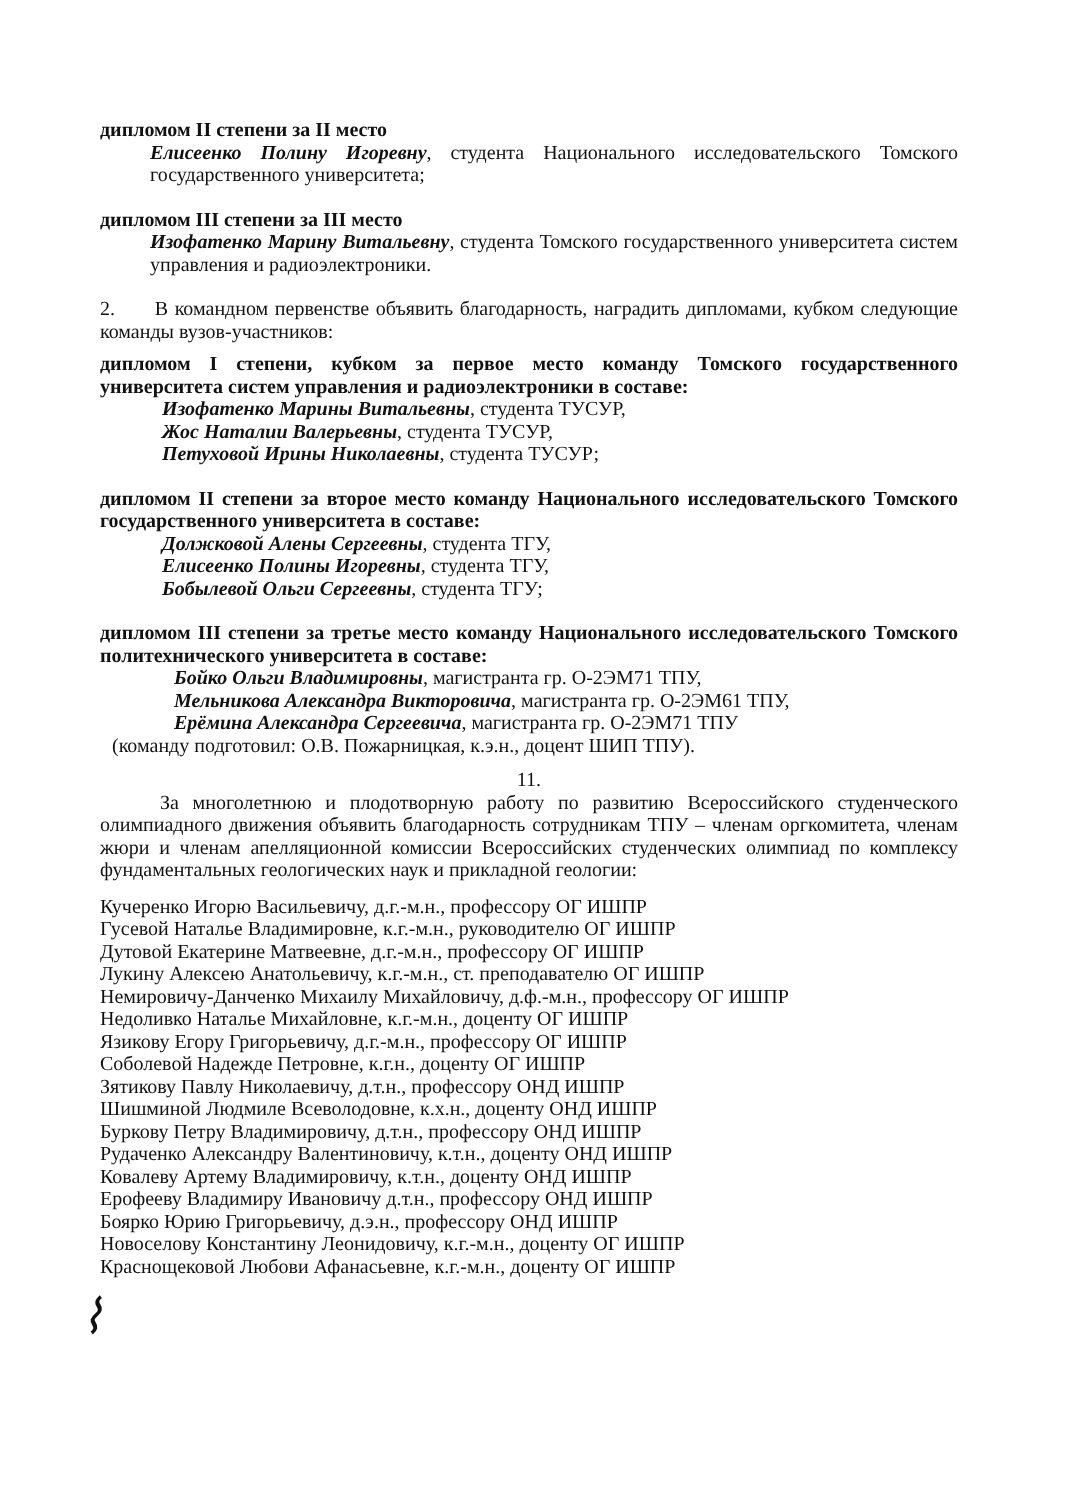дипломом II степени за II место
Елисеенко Полину Игоревну, студента Национального исследовательского Томского государственного университета;
дипломом III степени за III место
Изофатенко Марину Витальевну, студента Томского государственного университета систем управления и радиоэлектроники.
2. В командном первенстве объявить благодарность, наградить дипломами, кубком следующие команды вузов-участников:
дипломом I степени, кубком за первое место команду Томского государственного университета систем управления и радиоэлектроники в составе:
Изофатенко Марины Витальевны, студента ТУСУР,
Жос Наталии Валерьевны, студента ТУСУР,
Петуховой Ирины Николаевны, студента ТУСУР;
дипломом II степени за второе место команду Национального исследовательского Томского государственного университета в составе:
Должковой Алены Сергеевны, студента ТГУ,
Елисеенко Полины Игоревны, студента ТГУ,
Бобылевой Ольги Сергеевны, студента ТГУ;
дипломом III степени за третье место команду Национального исследовательского Томского политехнического университета в составе:
Бойко Ольги Владимировны, магистранта гр. О-2ЭМ71 ТПУ,
Мельникова Александра Викторовича, магистранта гр. О-2ЭМ61 ТПУ,
Ерёмина Александра Сергеевича, магистранта гр. О-2ЭМ71 ТПУ
(команду подготовил: О.В. Пожарницкая, к.э.н., доцент ШИП ТПУ).
11.
За многолетнюю и плодотворную работу по развитию Всероссийского студенческого олимпиадного движения объявить благодарность сотрудникам ТПУ – членам оргкомитета, членам жюри и членам апелляционной комиссии Всероссийских студенческих олимпиад по комплексу фундаментальных геологических наук и прикладной геологии:
Кучеренко Игорю Васильевичу, д.г.-м.н., профессору ОГ ИШПР
Гусевой Наталье Владимировне, к.г.-м.н., руководителю ОГ ИШПР
Дутовой Екатерине Матвеевне, д.г.-м.н., профессору ОГ ИШПР
Лукину Алексею Анатольевичу, к.г.-м.н., ст. преподавателю ОГ ИШПР
Немировичу-Данченко Михаилу Михайловичу, д.ф.-м.н., профессору ОГ ИШПР
Недоливко Наталье Михайловне, к.г.-м.н., доценту ОГ ИШПР
Язикову Егору Григорьевичу, д.г.-м.н., профессору ОГ ИШПР
Соболевой Надежде Петровне, к.г.н., доценту ОГ ИШПР
Зятикову Павлу Николаевичу, д.т.н., профессору ОНД ИШПР
Шишминой Людмиле Всеволодовне, к.х.н., доценту ОНД ИШПР
Буркову Петру Владимировичу, д.т.н., профессору ОНД ИШПР
Рудаченко Александру Валентиновичу, к.т.н., доценту ОНД ИШПР
Ковалеву Артему Владимировичу, к.т.н., доценту ОНД ИШПР
Ерофееву Владимиру Ивановичу д.т.н., профессору ОНД ИШПР
Боярко Юрию Григорьевичу, д.э.н., профессору ОНД ИШПР
Новоселову Константину Леонидовичу, к.г.-м.н., доценту ОГ ИШПР
Краснощековой Любови Афанасьевне, к.г.-м.н., доценту ОГ ИШПР
⌇